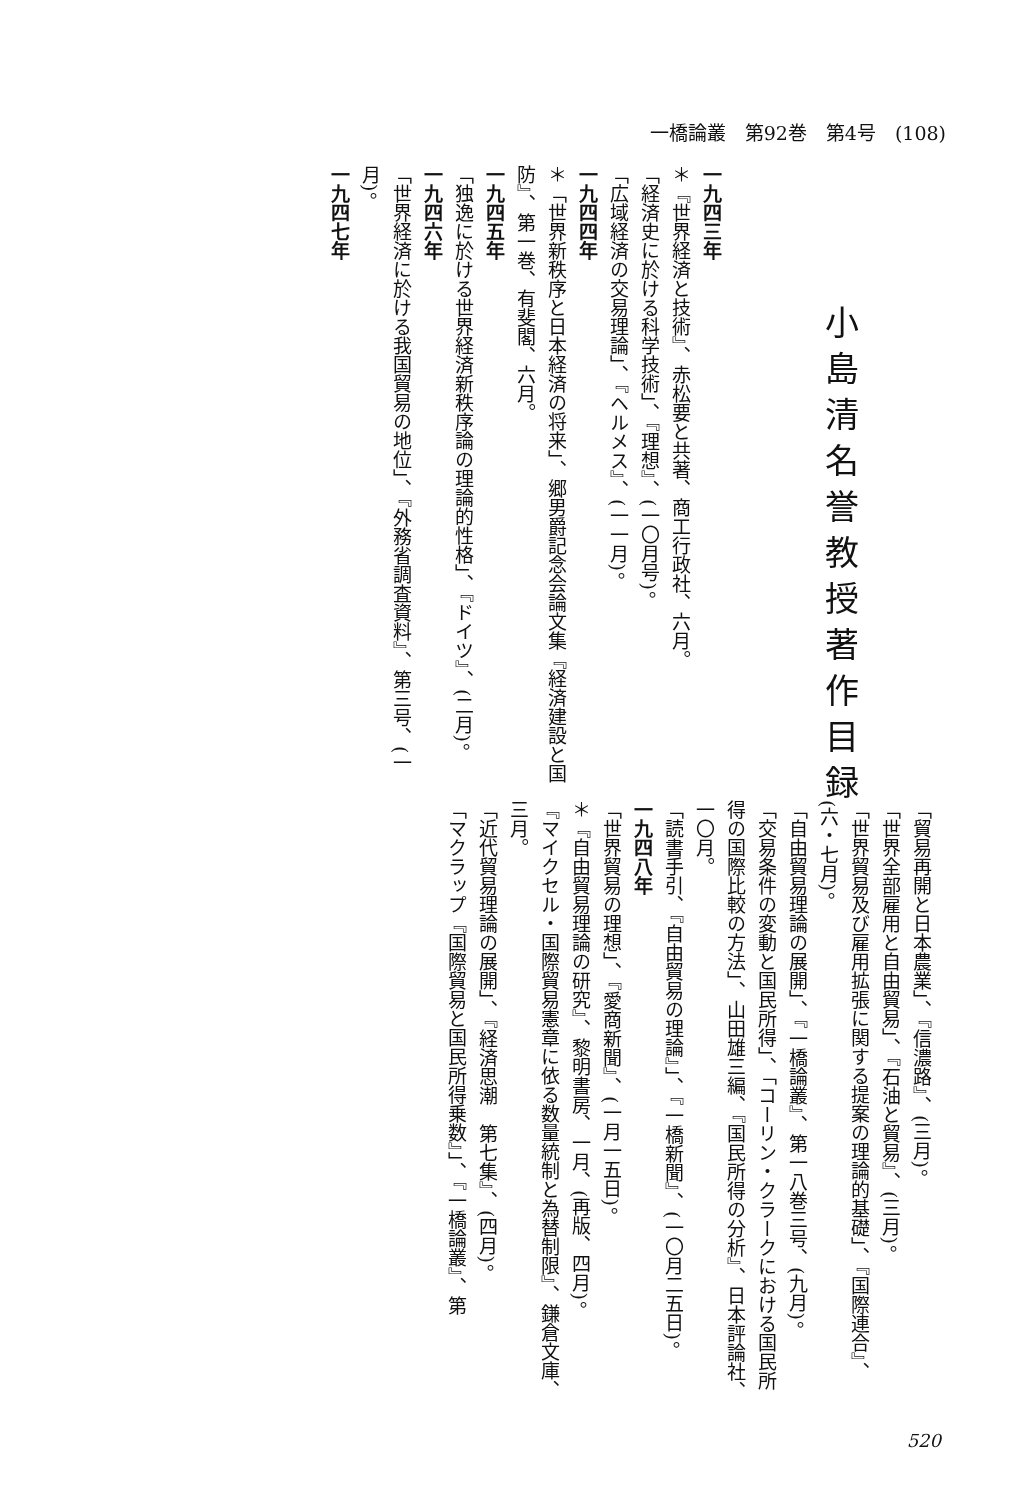一橋論叢　第92巻　第4号　(108)
小島清名誉教授著作目録
一九四三年
＊『世界経済と技術』、赤松要と共著、商工行政社、六月。
「経済史に於ける科学技術」、『理想』、(一〇月号)。
「広域経済の交易理論」、『ヘルメス』、(一一月)。
一九四四年
＊「世界新秩序と日本経済の将来」、郷男爵記念会論文集『経済建設と国防』、第一巻、有斐閣、六月。
一九四五年
「独逸に於ける世界経済新秩序論の理論的性格」、『ドイツ』、(二月)。
一九四六年
「世界経済に於ける我国貿易の地位」、『外務省調査資料』、第三号、(一月)。
一九四七年
「貿易再開と日本農業」、『信濃路』、(三月)。
「世界全部雇用と自由貿易」、『石油と貿易』、(三月)。
「世界貿易及び雇用拡張に関する提案の理論的基礎」、『国際連合』、(六・七月)。
「自由貿易理論の展開」、『一橋論叢』、第一八巻三号、(九月)。
「交易条件の変動と国民所得」、「コーリン・クラークにおける国民所得の国際比較の方法」、山田雄三編、『国民所得の分析』、日本評論社、一〇月。
「読書手引、『自由貿易の理論』」、『一橋新聞』、(一〇月二五日)。
一九四八年
「世界貿易の理想」、『愛商新聞』、(一月一五日)。
＊『自由貿易理論の研究』、黎明書房、一月、(再版、四月)。
『マイクセル・国際貿易憲章に依る数量統制と為替制限』、鎌倉文庫、三月。
「近代貿易理論の展開」、『経済思潮　第七集』、(四月)。
「マクラップ『国際貿易と国民所得乗数』」、『一橋論叢』、第
520